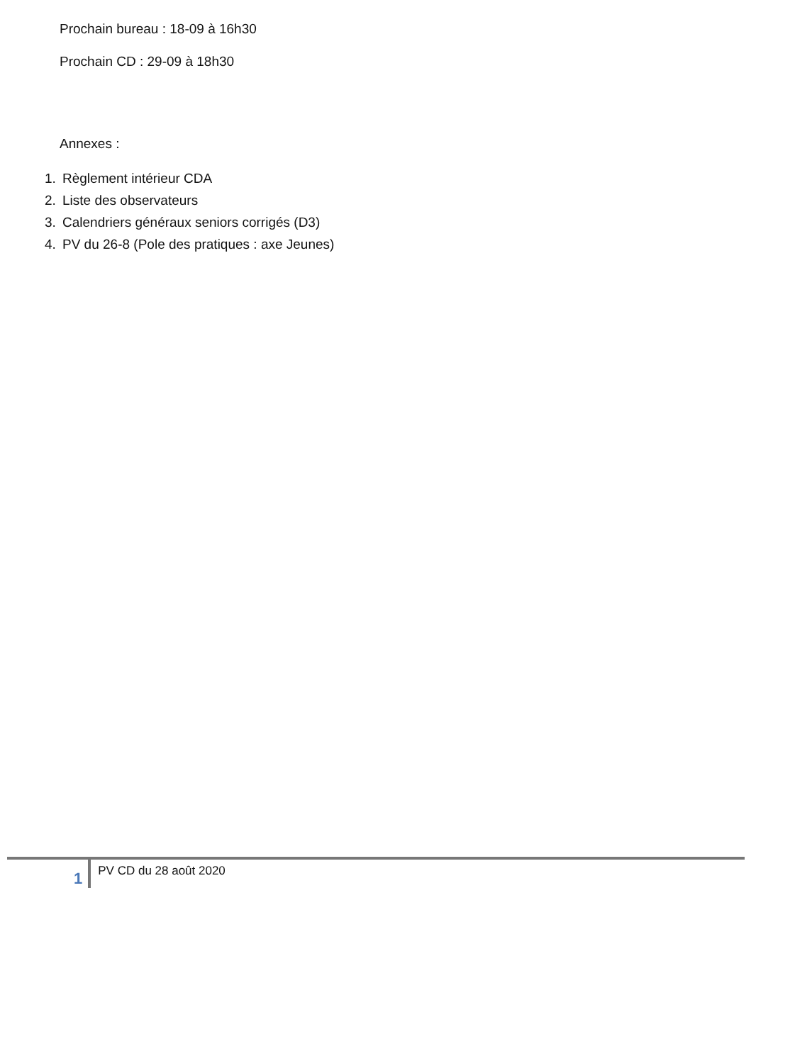Prochain bureau : 18-09 à 16h30
Prochain CD : 29-09 à 18h30
Annexes :
1. Règlement intérieur CDA
2. Liste des observateurs
3. Calendriers généraux seniors corrigés (D3)
4. PV du 26-8 (Pole des pratiques : axe Jeunes)
1
PV CD du 28 août 2020